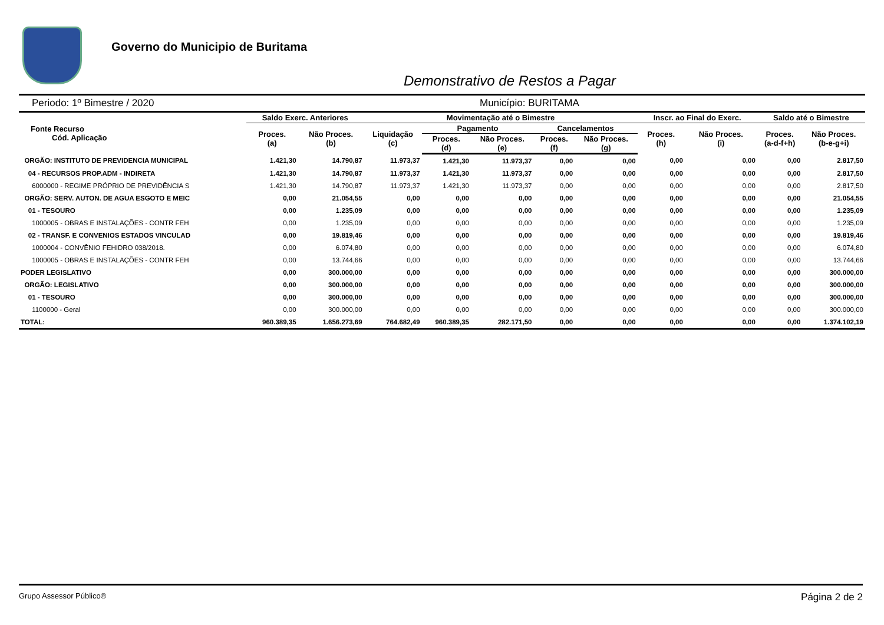Governo do Municipio de Buritama
Demonstrativo de Restos a Pagar
Periodo: 1º Bimestre / 2020 Município: BURITAMA
| Fonte Recurso Cód. Aplicação | Saldo Exerc. Anteriores | | Movimentação até o Bimestre | | | | | Inscr. ao Final do Exerc. | | Saldo até o Bimestre | |
| --- | --- | --- | --- | --- | --- | --- | --- | --- | --- | --- | --- |
| | Proces. (a) | Não Proces. (b) | Liquidação (c) | Pagamento | | Cancelamentos | | Proces. (h) | Não Proces. (i) | Proces. (a-d-f+h) | Não Proces. (b-e-g+i) |
| | | | | Proces. (d) | Não Proces. (e) | Proces. (f) | Não Proces. (g) | | | | |
| ORGÃO: INSTITUTO DE PREVIDENCIA MUNICIPAL | 1.421,30 | 14.790,87 | 11.973,37 | 1.421,30 | 11.973,37 | 0,00 | 0,00 | 0,00 | 0,00 | 0,00 | 2.817,50 |
| 04 - RECURSOS PROP.ADM - INDIRETA | 1.421,30 | 14.790,87 | 11.973,37 | 1.421,30 | 11.973,37 | 0,00 | 0,00 | 0,00 | 0,00 | 0,00 | 2.817,50 |
| 6000000 - REGIME PRÓPRIO DE PREVIDÊNCIA S | 1.421,30 | 14.790,87 | 11.973,37 | 1.421,30 | 11.973,37 | 0,00 | 0,00 | 0,00 | 0,00 | 0,00 | 2.817,50 |
| ORGÃO: SERV. AUTON. DE AGUA ESGOTO E MEIC | 0,00 | 21.054,55 | 0,00 | 0,00 | 0,00 | 0,00 | 0,00 | 0,00 | 0,00 | 0,00 | 21.054,55 |
| 01 - TESOURO | 0,00 | 1.235,09 | 0,00 | 0,00 | 0,00 | 0,00 | 0,00 | 0,00 | 0,00 | 0,00 | 1.235,09 |
| 1000005 - OBRAS E INSTALAÇÕES - CONTR FEH | 0,00 | 1.235,09 | 0,00 | 0,00 | 0,00 | 0,00 | 0,00 | 0,00 | 0,00 | 0,00 | 1.235,09 |
| 02 - TRANSF. E CONVENIOS ESTADOS VINCULAD | 0,00 | 19.819,46 | 0,00 | 0,00 | 0,00 | 0,00 | 0,00 | 0,00 | 0,00 | 0,00 | 19.819,46 |
| 1000004 - CONVÊNIO FEHIDRO 038/2018. | 0,00 | 6.074,80 | 0,00 | 0,00 | 0,00 | 0,00 | 0,00 | 0,00 | 0,00 | 0,00 | 6.074,80 |
| 1000005 - OBRAS E INSTALAÇÕES - CONTR FEH | 0,00 | 13.744,66 | 0,00 | 0,00 | 0,00 | 0,00 | 0,00 | 0,00 | 0,00 | 0,00 | 13.744,66 |
| PODER LEGISLATIVO | 0,00 | 300.000,00 | 0,00 | 0,00 | 0,00 | 0,00 | 0,00 | 0,00 | 0,00 | 0,00 | 300.000,00 |
| ORGÃO: LEGISLATIVO | 0,00 | 300.000,00 | 0,00 | 0,00 | 0,00 | 0,00 | 0,00 | 0,00 | 0,00 | 0,00 | 300.000,00 |
| 01 - TESOURO | 0,00 | 300.000,00 | 0,00 | 0,00 | 0,00 | 0,00 | 0,00 | 0,00 | 0,00 | 0,00 | 300.000,00 |
| 1100000 - Geral | 0,00 | 300.000,00 | 0,00 | 0,00 | 0,00 | 0,00 | 0,00 | 0,00 | 0,00 | 0,00 | 300.000,00 |
| TOTAL: | 960.389,35 | 1.656.273,69 | 764.682,49 | 960.389,35 | 282.171,50 | 0,00 | 0,00 | 0,00 | 0,00 | 0,00 | 1.374.102,19 |
Grupo Assessor Público® Página 2 de 2